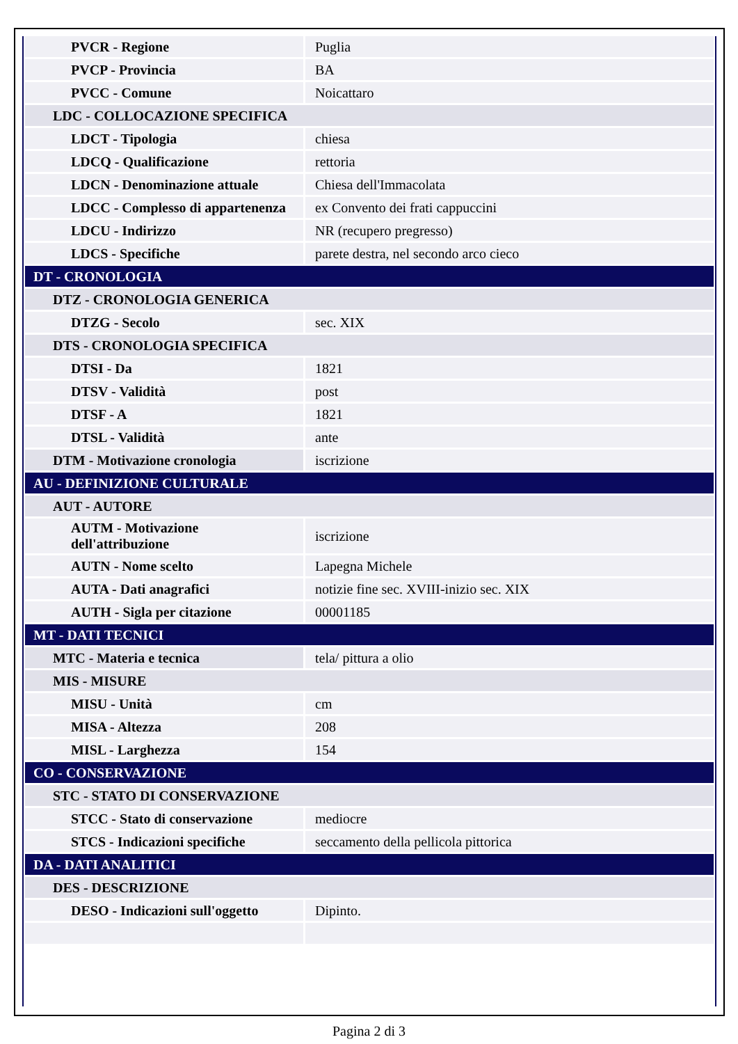| PVCR - Regione | Puglia |
| PVCP - Provincia | BA |
| PVCC - Comune | Noicattaro |
| LDC - COLLOCAZIONE SPECIFICA | |
| LDCT - Tipologia | chiesa |
| LDCQ - Qualificazione | rettoria |
| LDCN - Denominazione attuale | Chiesa dell'Immacolata |
| LDCC - Complesso di appartenenza | ex Convento dei frati cappuccini |
| LDCU - Indirizzo | NR (recupero pregresso) |
| LDCS - Specifiche | parete destra, nel secondo arco cieco |
| DT - CRONOLOGIA | |
| DTZ - CRONOLOGIA GENERICA | |
| DTZG - Secolo | sec. XIX |
| DTS - CRONOLOGIA SPECIFICA | |
| DTSI - Da | 1821 |
| DTSV - Validità | post |
| DTSF - A | 1821 |
| DTSL - Validità | ante |
| DTM - Motivazione cronologia | iscrizione |
| AU - DEFINIZIONE CULTURALE | |
| AUT - AUTORE | |
| AUTM - Motivazione dell'attribuzione | iscrizione |
| AUTN - Nome scelto | Lapegna Michele |
| AUTA - Dati anagrafici | notizie fine sec. XVIII-inizio sec. XIX |
| AUTH - Sigla per citazione | 00001185 |
| MT - DATI TECNICI | |
| MTC - Materia e tecnica | tela/ pittura a olio |
| MIS - MISURE | |
| MISU - Unità | cm |
| MISA - Altezza | 208 |
| MISL - Larghezza | 154 |
| CO - CONSERVAZIONE | |
| STC - STATO DI CONSERVAZIONE | |
| STCC - Stato di conservazione | mediocre |
| STCS - Indicazioni specifiche | seccamento della pellicola pittorica |
| DA - DATI ANALITICI | |
| DES - DESCRIZIONE | |
| DESO - Indicazioni sull'oggetto | Dipinto. |
Pagina 2 di 3